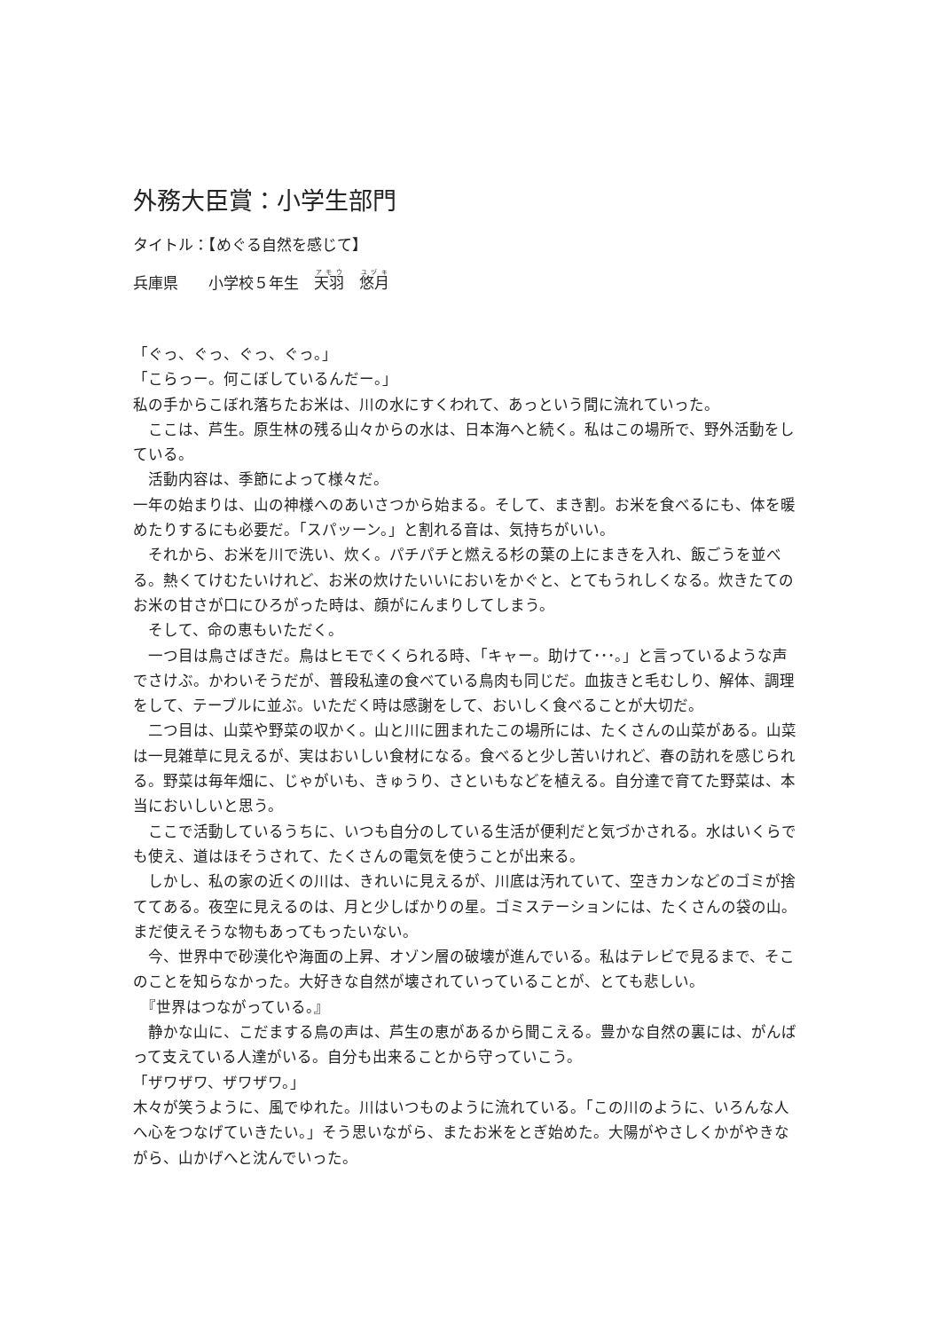外務大臣賞：小学生部門
タイトル：【めぐる自然を感じて】
兵庫県　　小学校５年生　天羽　悠月
「ぐっ、ぐっ、ぐっ、ぐっ。」
「こらっー。何こぼしているんだー。」
私の手からこぼれ落ちたお米は、川の水にすくわれて、あっという間に流れていった。
　ここは、芦生。原生林の残る山々からの水は、日本海へと続く。私はこの場所で、野外活動をしている。
　活動内容は、季節によって様々だ。
一年の始まりは、山の神様へのあいさつから始まる。そして、まき割。お米を食べるにも、体を暖めたりするにも必要だ。「スパッーン。」と割れる音は、気持ちがいい。
　それから、お米を川で洗い、炊く。パチパチと燃える杉の葉の上にまきを入れ、飯ごうを並べる。熱くてけむたいけれど、お米の炊けたいいにおいをかぐと、とてもうれしくなる。炊きたてのお米の甘さが口にひろがった時は、顔がにんまりしてしまう。
　そして、命の恵もいただく。
　一つ目は鳥さばきだ。鳥はヒモでくくられる時、「キャー。助けて･･･。」と言っているような声でさけぶ。かわいそうだが、普段私達の食べている鳥肉も同じだ。血抜きと毛むしり、解体、調理をして、テーブルに並ぶ。いただく時は感謝をして、おいしく食べることが大切だ。
　二つ目は、山菜や野菜の収かく。山と川に囲まれたこの場所には、たくさんの山菜がある。山菜は一見雑草に見えるが、実はおいしい食材になる。食べると少し苦いけれど、春の訪れを感じられる。野菜は毎年畑に、じゃがいも、きゅうり、さといもなどを植える。自分達で育てた野菜は、本当においしいと思う。
　ここで活動しているうちに、いつも自分のしている生活が便利だと気づかされる。水はいくらでも使え、道はほそうされて、たくさんの電気を使うことが出来る。
　しかし、私の家の近くの川は、きれいに見えるが、川底は汚れていて、空きカンなどのゴミが捨ててある。夜空に見えるのは、月と少しばかりの星。ゴミステーションには、たくさんの袋の山。まだ使えそうな物もあってもったいない。
　今、世界中で砂漠化や海面の上昇、オゾン層の破壊が進んでいる。私はテレビで見るまで、そこのことを知らなかった。大好きな自然が壊されていっていることが、とても悲しい。
　『世界はつながっている。』
　静かな山に、こだまする鳥の声は、芦生の恵があるから聞こえる。豊かな自然の裏には、がんばって支えている人達がいる。自分も出来ることから守っていこう。
「ザワザワ、ザワザワ。」
木々が笑うように、風でゆれた。川はいつものように流れている。「この川のように、いろんな人へ心をつなげていきたい。」そう思いながら、またお米をとぎ始めた。大陽がやさしくかがやきながら、山かげへと沈んでいった。